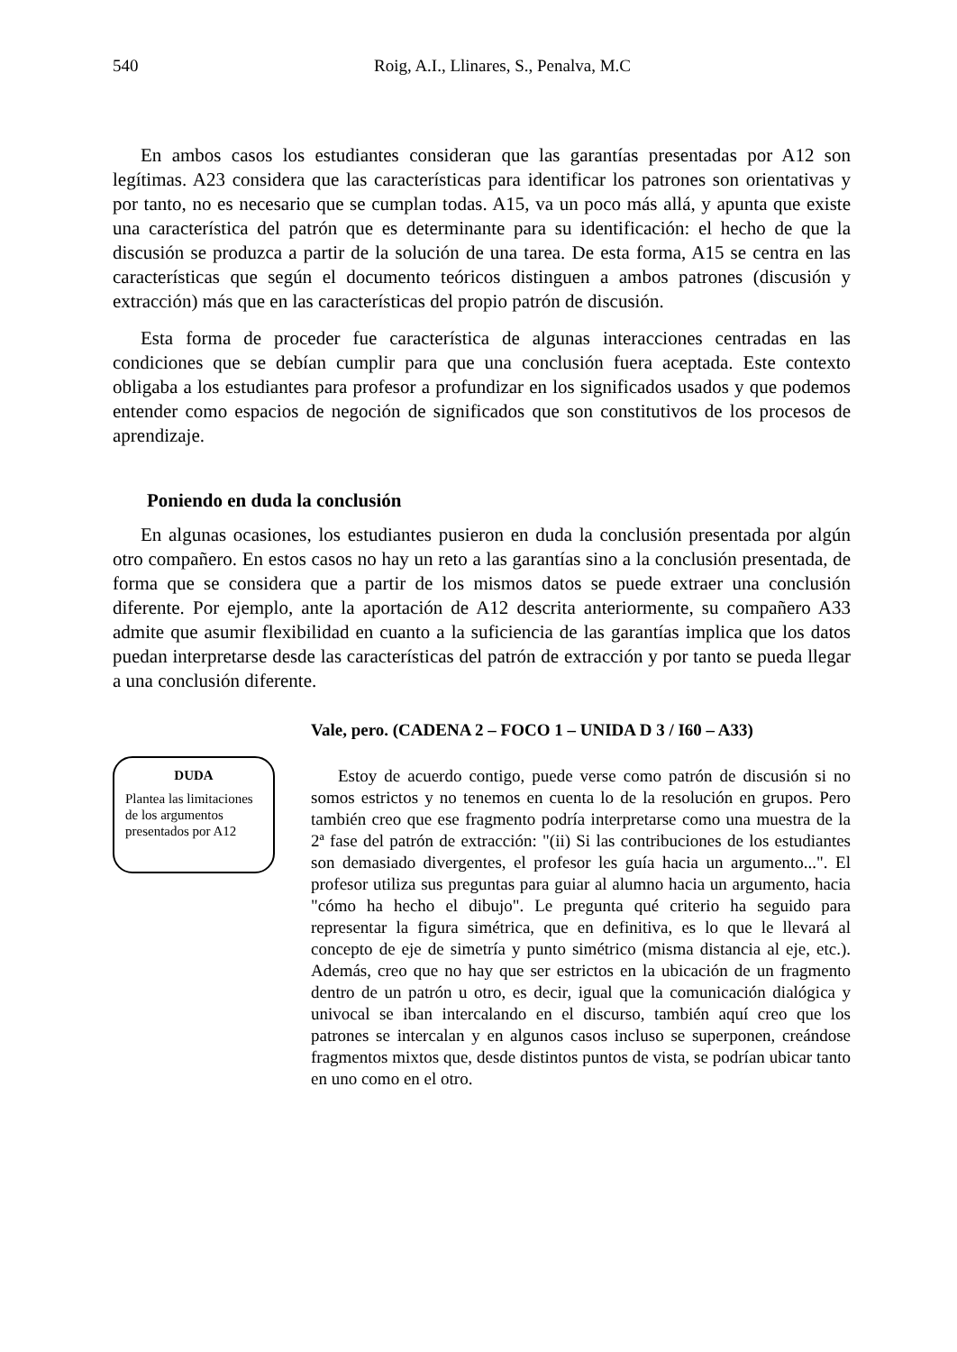540 Roig, A.I., Llinares, S., Penalva, M.C
En ambos casos los estudiantes consideran que las garantías presentadas por A12 son legítimas. A23 considera que las características para identificar los patrones son orientativas y por tanto, no es necesario que se cumplan todas. A15, va un poco más allá, y apunta que existe una característica del patrón que es determinante para su identificación: el hecho de que la discusión se produzca a partir de la solución de una tarea. De esta forma, A15 se centra en las características que según el documento teóricos distinguen a ambos patrones (discusión y extracción) más que en las características del propio patrón de discusión.
Esta forma de proceder fue característica de algunas interacciones centradas en las condiciones que se debían cumplir para que una conclusión fuera aceptada. Este contexto obligaba a los estudiantes para profesor a profundizar en los significados usados y que podemos entender como espacios de negoción de significados que son constitutivos de los procesos de aprendizaje.
Poniendo en duda la conclusión
En algunas ocasiones, los estudiantes pusieron en duda la conclusión presentada por algún otro compañero. En estos casos no hay un reto a las garantías sino a la conclusión presentada, de forma que se considera que a partir de los mismos datos se puede extraer una conclusión diferente. Por ejemplo, ante la aportación de A12 descrita anteriormente, su compañero A33 admite que asumir flexibilidad en cuanto a la suficiencia de las garantías implica que los datos puedan interpretarse desde las características del patrón de extracción y por tanto se pueda llegar a una conclusión diferente.
DUDA
Plantea las limitaciones de los argumentos presentados por A12
Vale, pero. (CADENA 2 – FOCO 1 – UNIDA D 3 / I60 – A33)
Estoy de acuerdo contigo, puede verse como patrón de discusión si no somos estrictos y no tenemos en cuenta lo de la resolución en grupos. Pero también creo que ese fragmento podría interpretarse como una muestra de la 2ª fase del patrón de extracción: "(ii) Si las contribuciones de los estudiantes son demasiado divergentes, el profesor les guía hacia un argumento...". El profesor utiliza sus preguntas para guiar al alumno hacia un argumento, hacia "cómo ha hecho el dibujo". Le pregunta qué criterio ha seguido para representar la figura simétrica, que en definitiva, es lo que le llevará al concepto de eje de simetría y punto simétrico (misma distancia al eje, etc.). Además, creo que no hay que ser estrictos en la ubicación de un fragmento dentro de un patrón u otro, es decir, igual que la comunicación dialógica y univocal se iban intercalando en el discurso, también aquí creo que los patrones se intercalan y en algunos casos incluso se superponen, creándose fragmentos mixtos que, desde distintos puntos de vista, se podrían ubicar tanto en uno como en el otro.